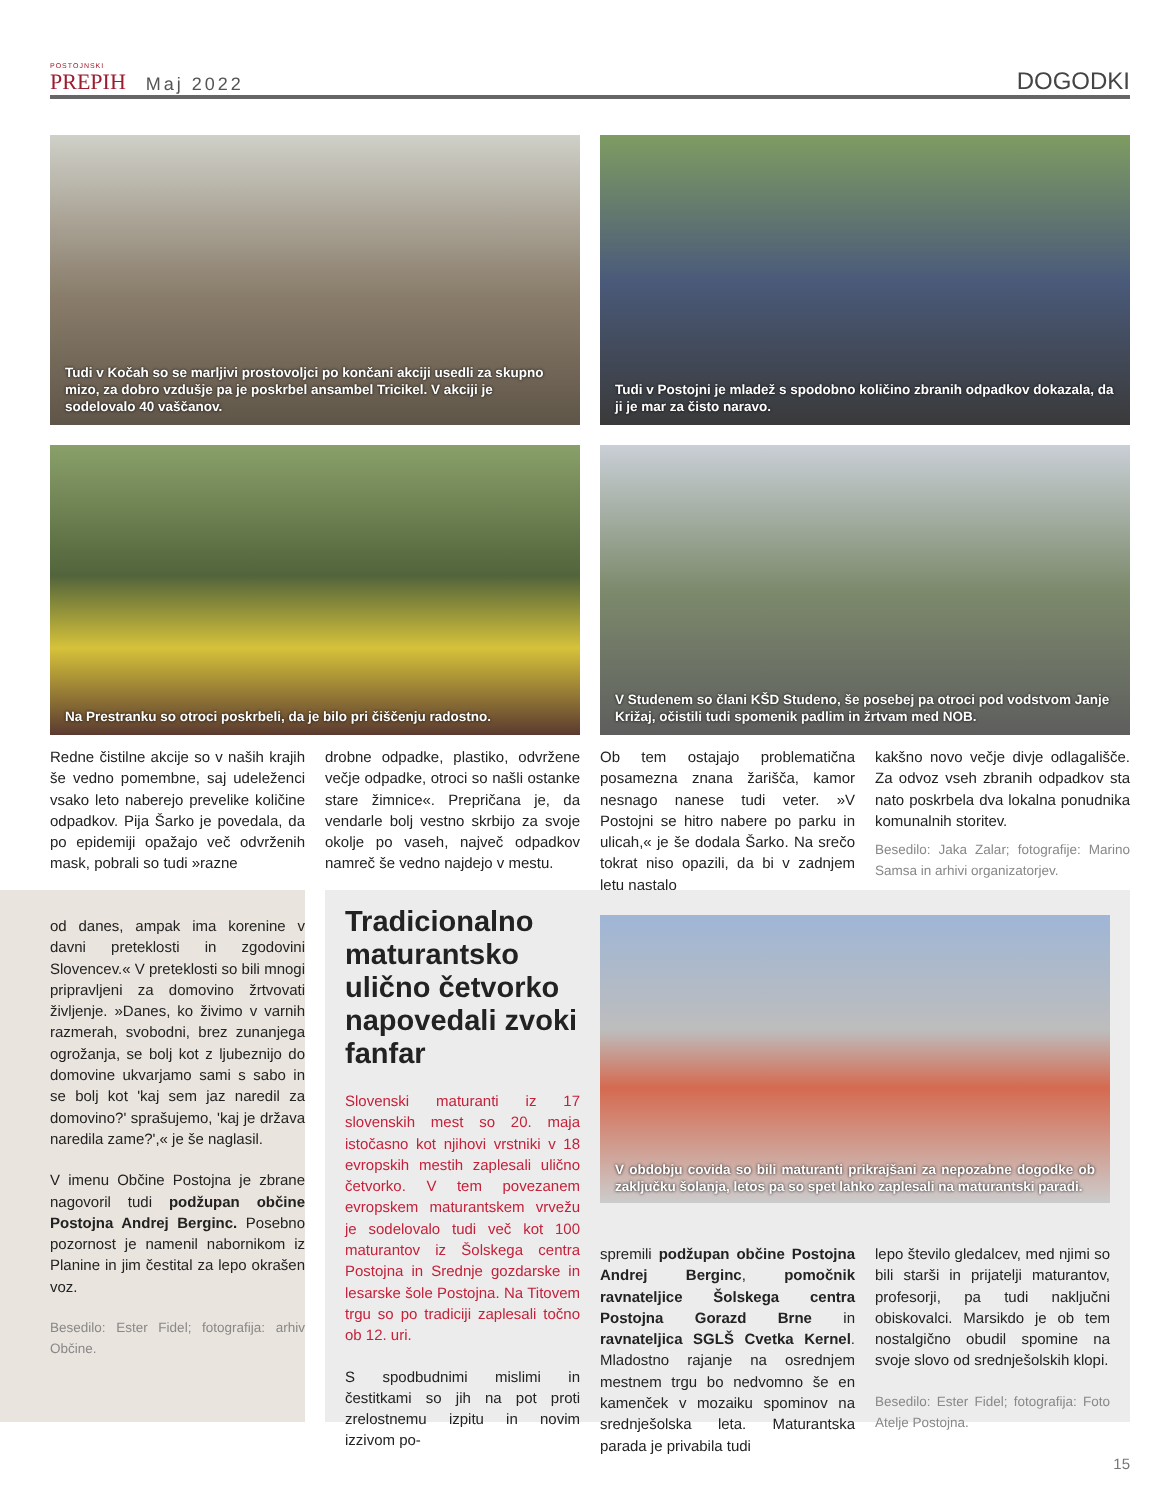POSTOJNSKI
PREPIH
Maj 2022
DOGODKI
Tudi v Kočah so se marljivi prostovoljci po končani akciji usedli za skupno mizo, za dobro vzdušje pa je poskrbel ansambel Tricikel. V akciji je sodelovalo 40 vaščanov.
Tudi v Postojni je mladež s spodobno količino zbranih odpadkov dokazala, da ji je mar za čisto naravo.
Na Prestranku so otroci poskrbeli, da je bilo pri čiščenju radostno.
V Studenem so člani KŠD Studeno, še posebej pa otroci pod vodstvom Janje Križaj, očistili tudi spomenik padlim in žrtvam med NOB.
Redne čistilne akcije so v naših krajih še vedno pomembne, saj udeleženci vsako leto naberejo prevelike količine odpadkov. Pija Šarko je povedala, da po epidemiji opažajo več odvrženih mask, pobrali so tudi »razne
drobne odpadke, plastiko, odvržene večje odpadke, otroci so našli ostanke stare žimnice«. Prepričana je, da vendarle bolj vestno skrbijo za svoje okolje po vaseh, največ odpadkov namreč še vedno najdejo v mestu.
Ob tem ostajajo problematična posamezna znana žarišča, kamor nesnago nanese tudi veter. »V Postojni se hitro nabere po parku in ulicah,« je še dodala Šarko. Na srečo tokrat niso opazili, da bi v zadnjem letu nastalo
kakšno novo večje divje odlagališče. Za odvoz vseh zbranih odpadkov sta nato poskrbela dva lokalna ponudnika komunalnih storitev.
Besedilo: Jaka Zalar; fotografije: Marino Samsa in arhivi organizatorjev.
od danes, ampak ima korenine v davni preteklosti in zgodovini Slovencev.« V preteklosti so bili mnogi pripravljeni za domovino žrtvovati življenje. »Danes, ko živimo v varnih razmerah, svobodni, brez zunanjega ogrožanja, se bolj kot z ljubeznijo do domovine ukvarjamo sami s sabo in se bolj kot 'kaj sem jaz naredil za domovino?' sprašujemo, 'kaj je država naredila zame?',« je še naglasil.
V imenu Občine Postojna je zbrane nagovoril tudi podžupan občine Postojna Andrej Berginc. Posebno pozornost je namenil nabornikom iz Planine in jim čestital za lepo okrašen voz.
Besedilo: Ester Fidel; fotografija: arhiv Občine.
Tradicionalno maturantsko ulično četvorko napovedali zvoki fanfar
Slovenski maturanti iz 17 slovenskih mest so 20. maja istočasno kot njihovi vrstniki v 18 evropskih mestih zaplesali ulično četvorko. V tem povezanem evropskem maturantskem vrvežu je sodelovalo tudi več kot 100 maturantov iz Šolskega centra Postojna in Srednje gozdarske in lesarske šole Postojna. Na Titovem trgu so po tradiciji zaplesali točno ob 12. uri.
S spodbudnimi mislimi in čestitkami so jih na pot proti zrelostnemu izpitu in novim izzivom po-
V obdobju covida so bili maturanti prikrajšani za nepozabne dogodke ob zaključku šolanja, letos pa so spet lahko zaplesali na maturantski paradi.
spremili podžupan občine Postojna Andrej Berginc, pomočnik ravnateljice Šolskega centra Postojna Gorazd Brne in ravnateljica SGLŠ Cvetka Kernel. Mladostno rajanje na osrednjem mestnem trgu bo nedvomno še en kamenček v mozaiku spominov na srednješolska leta. Maturantska parada je privabila tudi
lepo število gledalcev, med njimi so bili starši in prijatelji maturantov, profesorji, pa tudi naključni obiskovalci. Marsikdo je ob tem nostalgično obudil spomine na svoje slovo od srednješolskih klopi.
Besedilo: Ester Fidel; fotografija: Foto Atelje Postojna.
15